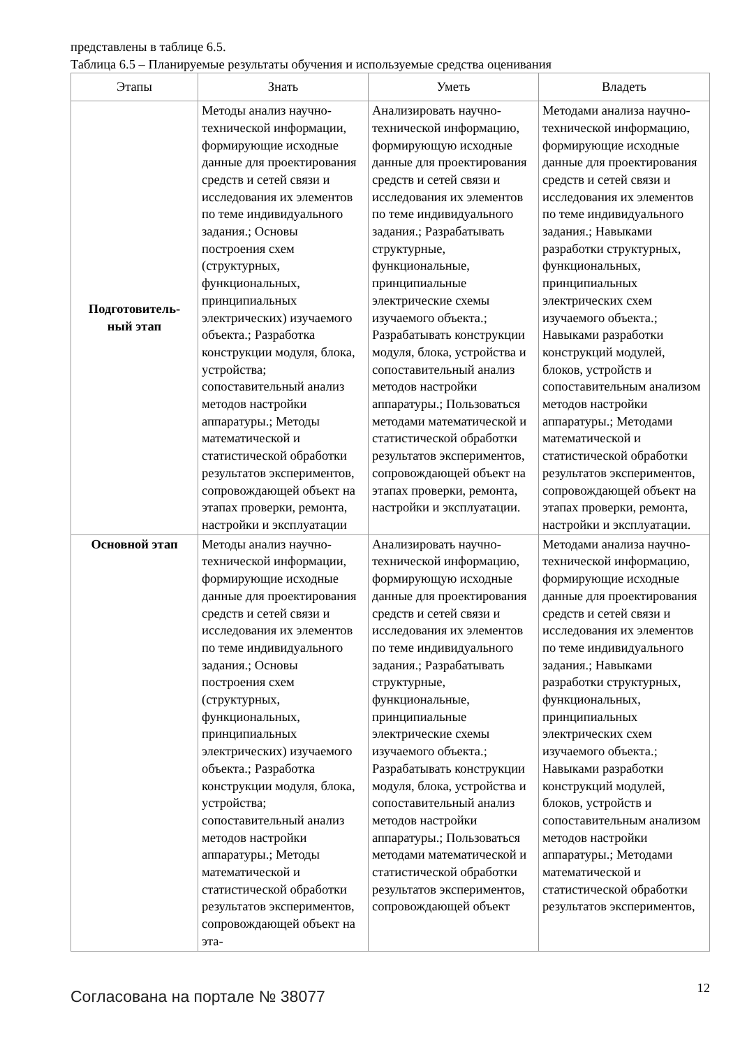представлены в таблице 6.5.
Таблица 6.5 – Планируемые результаты обучения и используемые средства оценивания
| Этапы | Знать | Уметь | Владеть |
| --- | --- | --- | --- |
| Подготовитель- ный этап | Методы анализ научно-технической информации, формирующие исходные данные для проектирования средств и сетей связи и исследования их элементов по теме индивидуального задания.; Основы построения схем (структурных, функциональных, принципиальных электрических) изучаемого объекта.; Разработка конструкции модуля, блока, устройства; сопоставительный анализ методов настройки аппаратуры.; Методы математической и статистической обработки результатов экспериментов, сопровождающей объект на этапах проверки, ремонта, настройки и эксплуатации | Анализировать научно-технической информацию, формирующую исходные данные для проектирования средств и сетей связи и исследования их элементов по теме индивидуального задания.; Разрабатывать структурные, функциональные, принципиальные электрические схемы изучаемого объекта.; Разрабатывать конструкции модуля, блока, устройства и сопоставительный анализ методов настройки аппаратуры.; Пользоваться методами математической и статистической обработки результатов экспериментов, сопровождающей объект на этапах проверки, ремонта, настройки и эксплуатации. | Методами анализа научно-технической информацию, формирующие исходные данные для проектирования средств и сетей связи и исследования их элементов по теме индивидуального задания.; Навыками разработки структурных, функциональных, принципиальных электрических схем изучаемого объекта.; Навыками разработки конструкций модулей, блоков, устройств и сопоставительным анализом методов настройки аппаратуры.; Методами математической и статистической обработки результатов экспериментов, сопровождающей объект на этапах проверки, ремонта, настройки и эксплуатации. |
| Основной этап | Методы анализ научно-технической информации, формирующие исходные данные для проектирования средств и сетей связи и исследования их элементов по теме индивидуального задания.; Основы построения схем (структурных, функциональных, принципиальных электрических) изучаемого объекта.; Разработка конструкции модуля, блока, устройства; сопоставительный анализ методов настройки аппаратуры.; Методы математической и статистической обработки результатов экспериментов, сопровождающей объект на эта- | Анализировать научно-технической информацию, формирующую исходные данные для проектирования средств и сетей связи и исследования их элементов по теме индивидуального задания.; Разрабатывать структурные, функциональные, принципиальные электрические схемы изучаемого объекта.; Разрабатывать конструкции модуля, блока, устройства и сопоставительный анализ методов настройки аппаратуры.; Пользоваться методами математической и статистической обработки результатов экспериментов, сопровождающей объект | Методами анализа научно-технической информацию, формирующие исходные данные для проектирования средств и сетей связи и исследования их элементов по теме индивидуального задания.; Навыками разработки структурных, функциональных, принципиальных электрических схем изучаемого объекта.; Навыками разработки конструкций модулей, блоков, устройств и сопоставительным анализом методов настройки аппаратуры.; Методами математической и статистической обработки результатов экспериментов, |
Согласована на портале № 38077
12